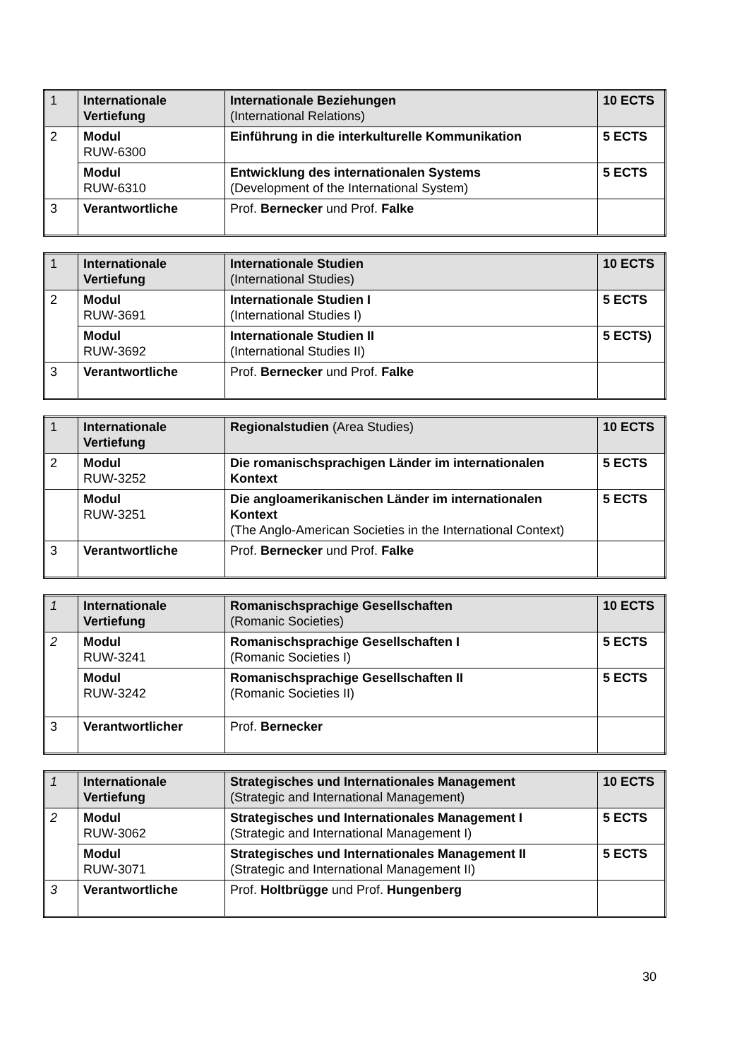| 1 | Internationale Vertiefung | Internationale Beziehungen (International Relations) | 10 ECTS |
| 2 | Modul RUW-6300 | Einführung in die interkulturelle Kommunikation | 5 ECTS |
| | Modul RUW-6310 | Entwicklung des internationalen Systems (Development of the International System) | 5 ECTS |
| 3 | Verantwortliche | Prof. Bernecker und Prof. Falke | |
| 1 | Internationale Vertiefung | Internationale Studien (International Studies) | 10 ECTS |
| 2 | Modul RUW-3691 | Internationale Studien I (International Studies I) | 5 ECTS |
| | Modul RUW-3692 | Internationale Studien II (International Studies II) | 5 ECTS) |
| 3 | Verantwortliche | Prof. Bernecker und Prof. Falke | |
| 1 | Internationale Vertiefung | Regionalstudien (Area Studies) | 10 ECTS |
| 2 | Modul RUW-3252 | Die romanischsprachigen Länder im internationalen Kontext | 5 ECTS |
| | Modul RUW-3251 | Die angloamerikanischen Länder im internationalen Kontext (The Anglo-American Societies in the International Context) | 5 ECTS |
| 3 | Verantwortliche | Prof. Bernecker und Prof. Falke | |
| 1 | Internationale Vertiefung | Romanischsprachige Gesellschaften (Romanic Societies) | 10 ECTS |
| 2 | Modul RUW-3241 | Romanischsprachige Gesellschaften I (Romanic Societies I) | 5 ECTS |
| | Modul RUW-3242 | Romanischsprachige Gesellschaften II (Romanic Societies II) | 5 ECTS |
| 3 | Verantwortlicher | Prof. Bernecker | |
| 1 | Internationale Vertiefung | Strategisches und Internationales Management (Strategic and International Management) | 10 ECTS |
| 2 | Modul RUW-3062 | Strategisches und Internationales Management I (Strategic and International Management I) | 5 ECTS |
| | Modul RUW-3071 | Strategisches und Internationales Management II (Strategic and International Management II) | 5 ECTS |
| 3 | Verantwortliche | Prof. Holtbrügge und Prof. Hungenberg | |
30